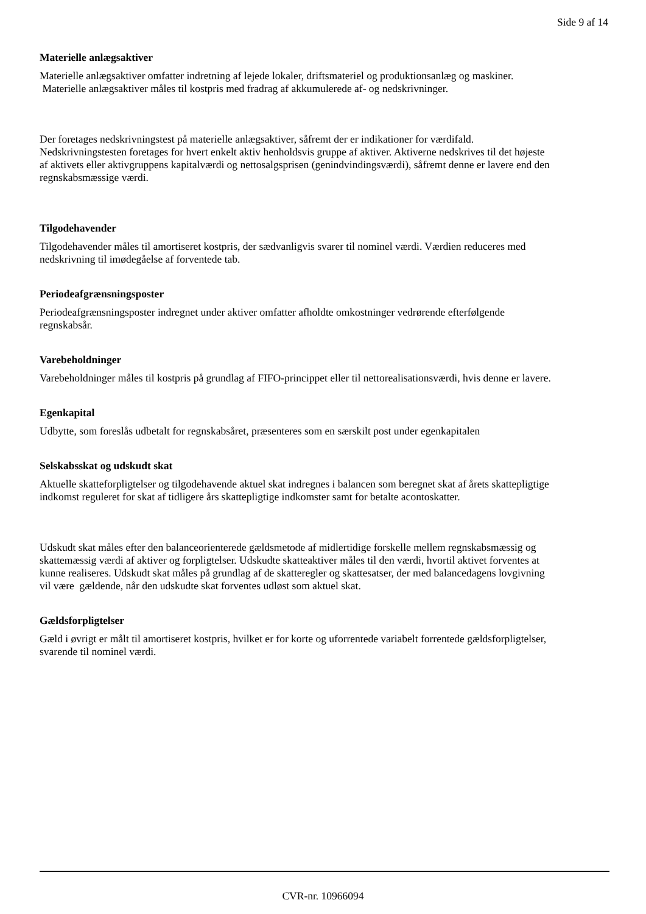Side 9 af 14
Materielle anlægsaktiver
Materielle anlægsaktiver omfatter indretning af lejede lokaler, driftsmateriel og produktionsanlæg og maskiner. Materielle anlægsaktiver måles til kostpris med fradrag af akkumulerede af- og nedskrivninger.
Der foretages nedskrivningstest på materielle anlægsaktiver, såfremt der er indikationer for værdifald. Nedskrivningstesten foretages for hvert enkelt aktiv henholdsvis gruppe af aktiver. Aktiverne nedskrives til det højeste af aktivets eller aktivgruppens kapitalværdi og nettosalgsprisen (genindvindingsværdi), såfremt denne er lavere end den regnskabsmæssige værdi.
Tilgodehavender
Tilgodehavender måles til amortiseret kostpris, der sædvanligvis svarer til nominel værdi. Værdien reduceres med nedskrivning til imødegåelse af forventede tab.
Periodeafgrænsningsposter
Periodeafgrænsningsposter indregnet under aktiver omfatter afholdte omkostninger vedrørende efterfølgende regnskabsår.
Varebeholdninger
Varebeholdninger måles til kostpris på grundlag af FIFO-princippet eller til nettorealisationsværdi, hvis denne er lavere.
Egenkapital
Udbytte, som foreslås udbetalt for regnskabsåret, præsenteres som en særskilt post under egenkapitalen
Selskabsskat og udskudt skat
Aktuelle skatteforpligtelser og tilgodehavende aktuel skat indregnes i balancen som beregnet skat af årets skattepligtige indkomst reguleret for skat af tidligere års skattepligtige indkomster samt for betalte acontoskatter.
Udskudt skat måles efter den balanceorienterede gældsmetode af midlertidige forskelle mellem regnskabsmæssig og skattemæssig værdi af aktiver og forpligtelser. Udskudte skatteaktiver måles til den værdi, hvortil aktivet forventes at kunne realiseres. Udskudt skat måles på grundlag af de skatteregler og skattesatser, der med balancedagens lovgivning vil være gældende, når den udskudte skat forventes udløst som aktuel skat.
Gældsforpligtelser
Gæld i øvrigt er målt til amortiseret kostpris, hvilket er for korte og uforrentede variabelt forrentede gældsforpligtelser, svarende til nominel værdi.
CVR-nr. 10966094